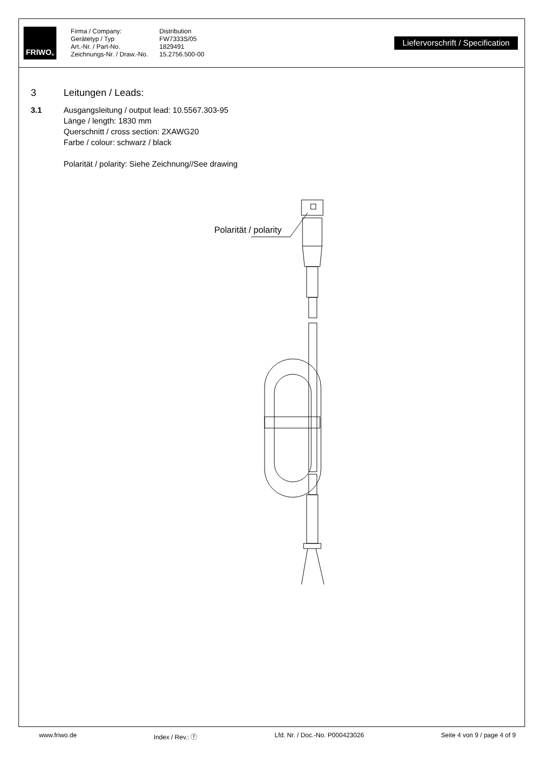FRIWO<sup>®</sup>
Firma / Company:
Gerätetyp / Typ
Art.-Nr. / Part-No.
Zeichnungs-Nr. / Draw.-No.
Distribution
FW7333S/05
1829491
15.2756.500-00
Liefervorschrift / Specification
3 Leitungen / Leads:
3.1 Ausgangsleitung / output lead: 10.5567.303-95
Länge / length: 1830 mm
Querschnitt / cross section: 2XAWG20
Farbe / colour: schwarz / black
Polarität / polarity: Siehe Zeichnung//See drawing
Polarität / polarity
www.friwo.de Index / Rev.: ⓕ Lfd. Nr. / Doc.-No. P000423026 Seite 4 von 9 / page 4 of 9